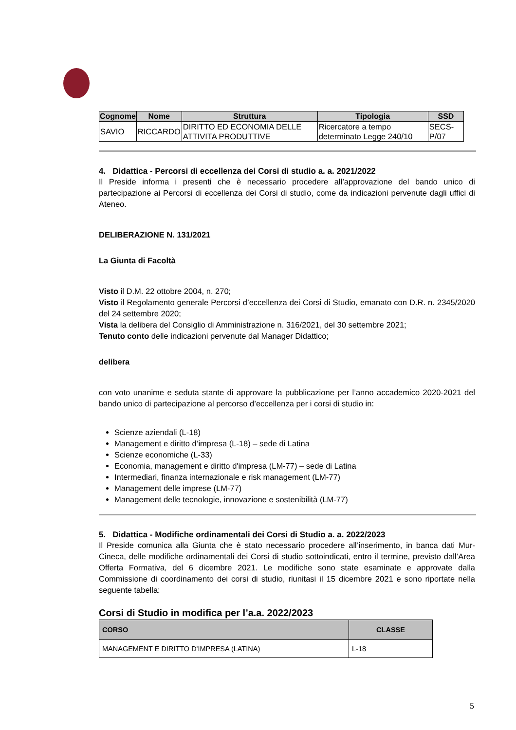| Cognome | Nome | Struttura | Tipologia | SSD |
| --- | --- | --- | --- | --- |
| SAVIO | RICCARDO | DIRITTO ED ECONOMIA DELLE ATTIVITA PRODUTTIVE | Ricercatore a tempo determinato Legge 240/10 | SECS-P/07 |
4. Didattica - Percorsi di eccellenza dei Corsi di studio a. a. 2021/2022
Il Preside informa i presenti che è necessario procedere all’approvazione del bando unico di partecipazione ai Percorsi di eccellenza dei Corsi di studio, come da indicazioni pervenute dagli uffici di Ateneo.
DELIBERAZIONE N. 131/2021
La Giunta di Facoltà
Visto il D.M. 22 ottobre 2004, n. 270;
Visto il Regolamento generale Percorsi d’eccellenza dei Corsi di Studio, emanato con D.R. n. 2345/2020 del 24 settembre 2020;
Vista la delibera del Consiglio di Amministrazione n. 316/2021, del 30 settembre 2021;
Tenuto conto delle indicazioni pervenute dal Manager Didattico;
delibera
con voto unanime e seduta stante di approvare la pubblicazione per l’anno accademico 2020-2021 del bando unico di partecipazione al percorso d’eccellenza per i corsi di studio in:
Scienze aziendali (L-18)
Management e diritto d’impresa (L-18) – sede di Latina
Scienze economiche (L-33)
Economia, management e diritto d'impresa (LM-77) – sede di Latina
Intermediari, finanza internazionale e risk management (LM-77)
Management delle imprese (LM-77)
Management delle tecnologie, innovazione e sostenibilità (LM-77)
5. Didattica - Modifiche ordinamentali dei Corsi di Studio a. a. 2022/2023
Il Preside comunica alla Giunta che è stato necessario procedere all’inserimento, in banca dati Mur-Cineca, delle modifiche ordinamentali dei Corsi di studio sottoindicati, entro il termine, previsto dall’Area Offerta Formativa, del 6 dicembre 2021. Le modifiche sono state esaminate e approvate dalla Commissione di coordinamento dei corsi di studio, riunitasi il 15 dicembre 2021 e sono riportate nella seguente tabella:
Corsi di Studio in modifica per l’a.a. 2022/2023
| CORSO | CLASSE |
| --- | --- |
| MANAGEMENT E DIRITTO D'IMPRESA (LATINA) | L-18 |
5